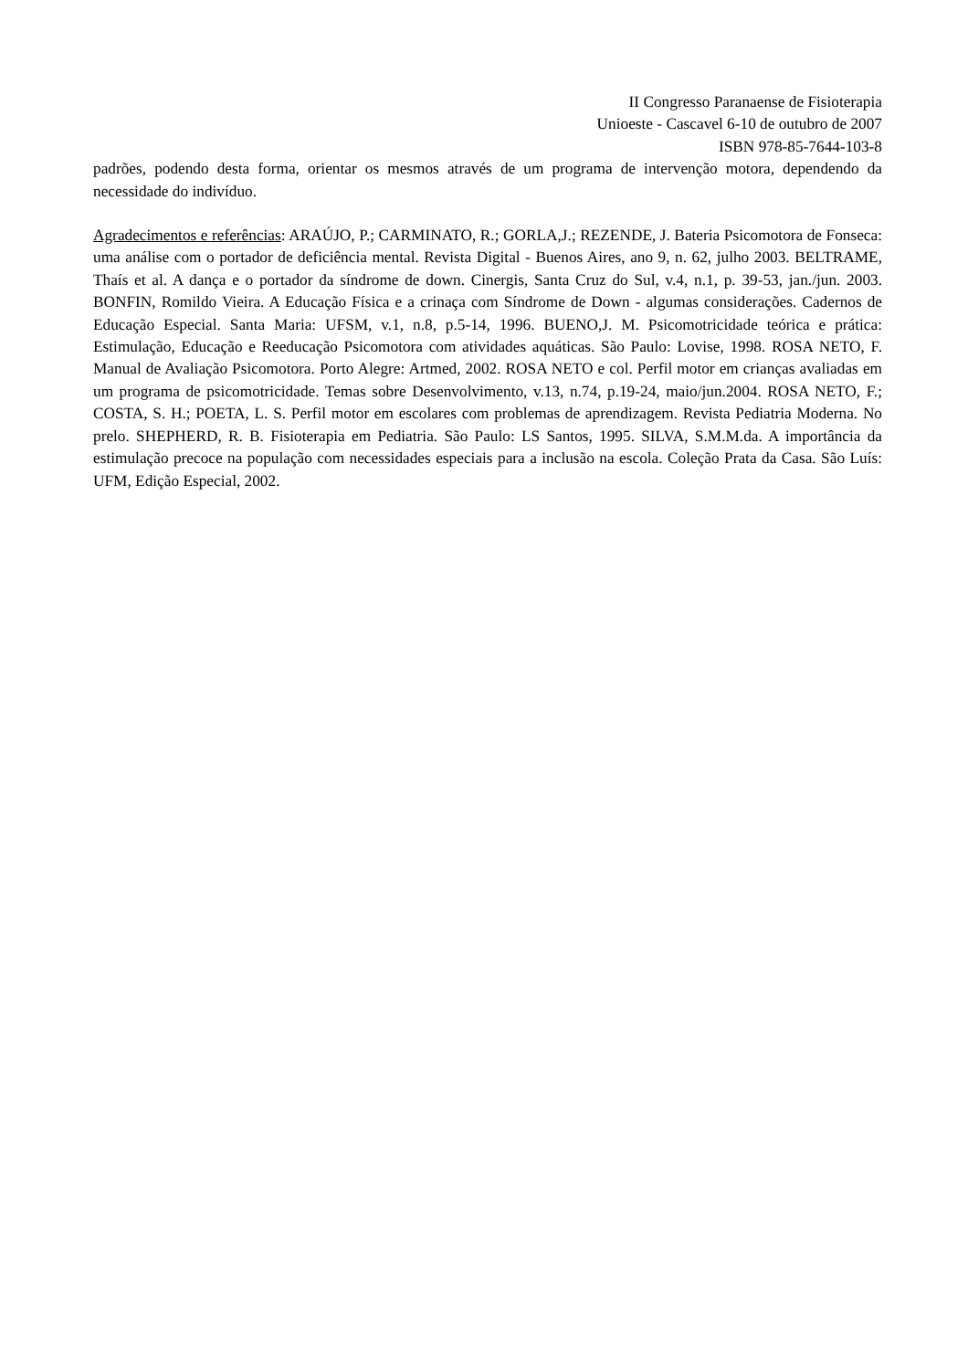II Congresso Paranaense de Fisioterapia
Unioeste - Cascavel 6-10 de outubro de 2007
ISBN 978-85-7644-103-8
padrões, podendo desta forma, orientar os mesmos através de um programa de intervenção motora, dependendo da necessidade do indivíduo.
Agradecimentos e referências: ARAÚJO, P.; CARMINATO, R.; GORLA,J.; REZENDE, J. Bateria Psicomotora de Fonseca: uma análise com o portador de deficiência mental. Revista Digital - Buenos Aires, ano 9, n. 62, julho 2003. BELTRAME, Thaís et al. A dança e o portador da síndrome de down. Cinergis, Santa Cruz do Sul, v.4, n.1, p. 39-53, jan./jun. 2003. BONFIN, Romildo Vieira. A Educação Física e a crinaça com Síndrome de Down - algumas considerações. Cadernos de Educação Especial. Santa Maria: UFSM, v.1, n.8, p.5-14, 1996. BUENO,J. M. Psicomotricidade teórica e prática: Estimulação, Educação e Reeducação Psicomotora com atividades aquáticas. São Paulo: Lovise, 1998. ROSA NETO, F. Manual de Avaliação Psicomotora. Porto Alegre: Artmed, 2002. ROSA NETO e col. Perfil motor em crianças avaliadas em um programa de psicomotricidade. Temas sobre Desenvolvimento, v.13, n.74, p.19-24, maio/jun.2004. ROSA NETO, F.; COSTA, S. H.; POETA, L. S. Perfil motor em escolares com problemas de aprendizagem. Revista Pediatria Moderna. No prelo. SHEPHERD, R. B. Fisioterapia em Pediatria. São Paulo: LS Santos, 1995. SILVA, S.M.M.da. A importância da estimulação precoce na população com necessidades especiais para a inclusão na escola. Coleção Prata da Casa. São Luís: UFM, Edição Especial, 2002.